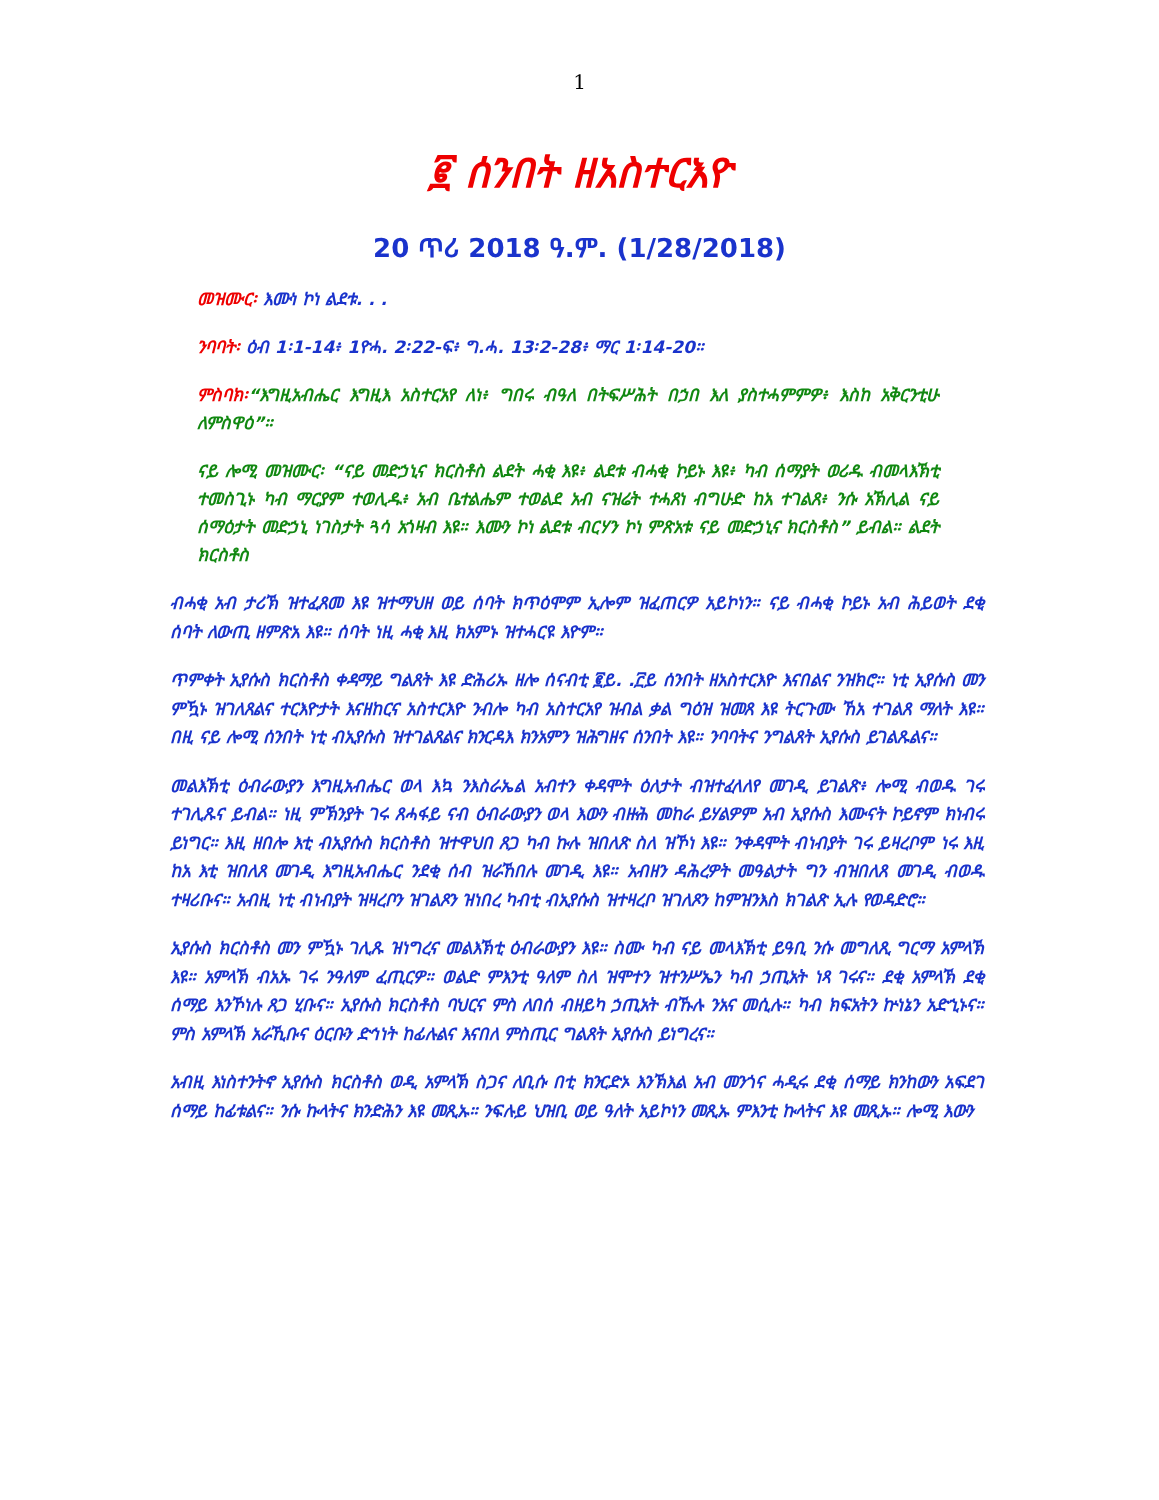1
፪ ሰንበት ዘአስተርእዮ
20 ጥሪ 2018 ዓ.ም. (1/28/2018)
መዝሙር፡ እሙነ ኮነ ልደቱ. . .
ንባባት፡ ዕብ 1፡1-14፥ 1ዮሓ. 2፡22-ፍ፥ ግ.ሓ. 13፡2-28፥ ማር 1፡14-20።
ምስባክ፡“እግዚአብሔር እግዚእ አስተርአየ ለነ፥ ግበሩ ብዓለ በትፍሥሕት በኃበ እለ ያስተሓምምዎ፥ እስከ አቅርንቲሁ ለምስዋዕ”።
ናይ ሎሚ መዝሙር፡ “ናይ መድኃኒና ክርስቶስ ልደት ሓቂ እዩ፥ ልደቱ ብሓቂ ኮይኑ እዩ፥ ካብ ሰማያት ወሪዱ ብመላእኽቲ ተመስጊኑ ካብ ማርያም ተወሊዱ፥ አብ ቤተልሔም ተወልደ አብ ናዝሬት ተሓጸነ ብግሁድ ከአ ተገልጸ፥ ንሱ አኽሊል ናይ ሰማዕታት መድኃኒ ነገስታት ጓሳ አጎዛብ እዩ። እሙን ኮነ ልደቱ ብርሃን ኮነ ምጽአቱ ናይ መድኃኒና ክርስቶስ” ይብል። ልደት ክርስቶስ
ብሓቂ አብ ታሪኽ ዝተፈጸመ እዩ ዝተማህዘ ወይ ሰባት ክጥዕሞም ኢሎም ዝፈጠርዎ አይኮነን። ናይ ብሓቂ ኮይኑ አብ ሕይወት ደቂ ሰባት ለውጢ ዘምጽአ እዩ። ሰባት ነዚ ሓቂ እዚ ክአምኑ ዝተሓርዩ እዮም።
ጥምቀት ኢየሱስ ክርስቶስ ቀዳማይ ግልጸት እዩ ድሕሪኡ ዘሎ ሰናብቲ ፪ይ. .፫ይ ሰንበት ዘአስተርእዮ እናበልና ንዝክሮ። ነቲ ኢየሱስ መን ምዃኑ ዝገለጸልና ተርእዮታት እናዘከርና አስተርእዮ ንብሎ ካብ አስተርአየ ዝብል ቃል ግዕዝ ዝመጸ እዩ ትርጉሙ ኸአ ተገልጸ ማለት እዩ። በዚ ናይ ሎሚ ሰንበት ነቲ ብኢየሱስ ዝተገልጸልና ክንርዳእ ክንአምን ዝሕግዘና ሰንበት እዩ። ንባባትና ንግልጸት ኢየሱስ ይገልጹልና።
መልእኽቲ ዕብራውያን እግዚአብሔር ወላ እኳ ንእስራኤል አብተን ቀዳሞት ዕለታት ብዝተፈላለየ መገዲ ይገልጽ፥ ሎሚ ብወዱ ገሩ ተገሊጹና ይብል። ነዚ ምኽንያት ገሩ ጸሓፋይ ናብ ዕብራውያን ወላ እውን ብዙሕ መከራ ይሃልዎም አብ ኢየሱስ እሙናት ኮይኖም ክነብሩ ይነግር። እዚ ዘበሎ እቲ ብኢየሱስ ክርስቶስ ዝተዋህበ ጸጋ ካብ ኩሉ ዝበለጽ ስለ ዝኾነ እዩ። ንቀዳሞት ብነብያት ገሩ ይዛረቦም ነሩ እዚ ከአ እቲ ዝበለጸ መገዲ እግዚአብሔር ንደቂ ሰብ ዝራኸበሉ መገዲ እዩ። አብዘን ዳሕረዎት መዓልታት ግን ብዝበለጸ መገዲ ብወዱ ተዛሪቡና። አብዚ ነቲ ብነብያት ዝዛረቦን ዝገልጾን ዝነበረ ካብቲ ብኢየሱስ ዝተዛረቦ ዝገለጾን ከምዝንእስ ክገልጽ ኢሉ የወዳድሮ።
ኢየሱስ ክርስቶስ መን ምዃኑ ገሊጹ ዝነግረና መልእኽቲ ዕብራውያን እዩ። ስሙ ካብ ናይ መላእኽቲ ይዓቢ ንሱ መግለጺ ግርማ አምላኽ እዩ። አምላኽ ብአኡ ገሩ ንዓለም ፈጢርዎ። ወልድ ምእንቲ ዓለም ስለ ዝሞተን ዝተንሥኤን ካብ ኃጢአት ነጻ ገሩና። ደቂ አምላኽ ደቂ ሰማይ እንኾነሉ ጸጋ ሂቡና። ኢየሱስ ክርስቶስ ባህርና ምስ ለበሰ ብዘይካ ኃጢአት ብኹሉ ንአና መሲሉ። ካብ ክፍአትን ኵነኔን አድኂኑና። ምስ አምላኽ አራኺቡና ዕርቡን ድኅነት ከፊሉልና እናበለ ምስጢር ግልጸት ኢየሱስ ይነግረና።
አብዚ እነስተንትኖ ኢየሱስ ክርስቶስ ወዲ አምላኽ ስጋና ለቢሱ በቲ ክንርድኦ እንኽእል አብ መንጎና ሓዲሩ ደቂ ሰማይ ክንከውን አፍደገ ሰማይ ከፊቱልና። ንሱ ኩላትና ክንድሕን እዩ መጺኡ። ንፍሉይ ህዝቢ ወይ ዓለት አይኮነን መጺኡ ምእንቲ ኩላትና እዩ መጺኡ። ሎሚ እውን